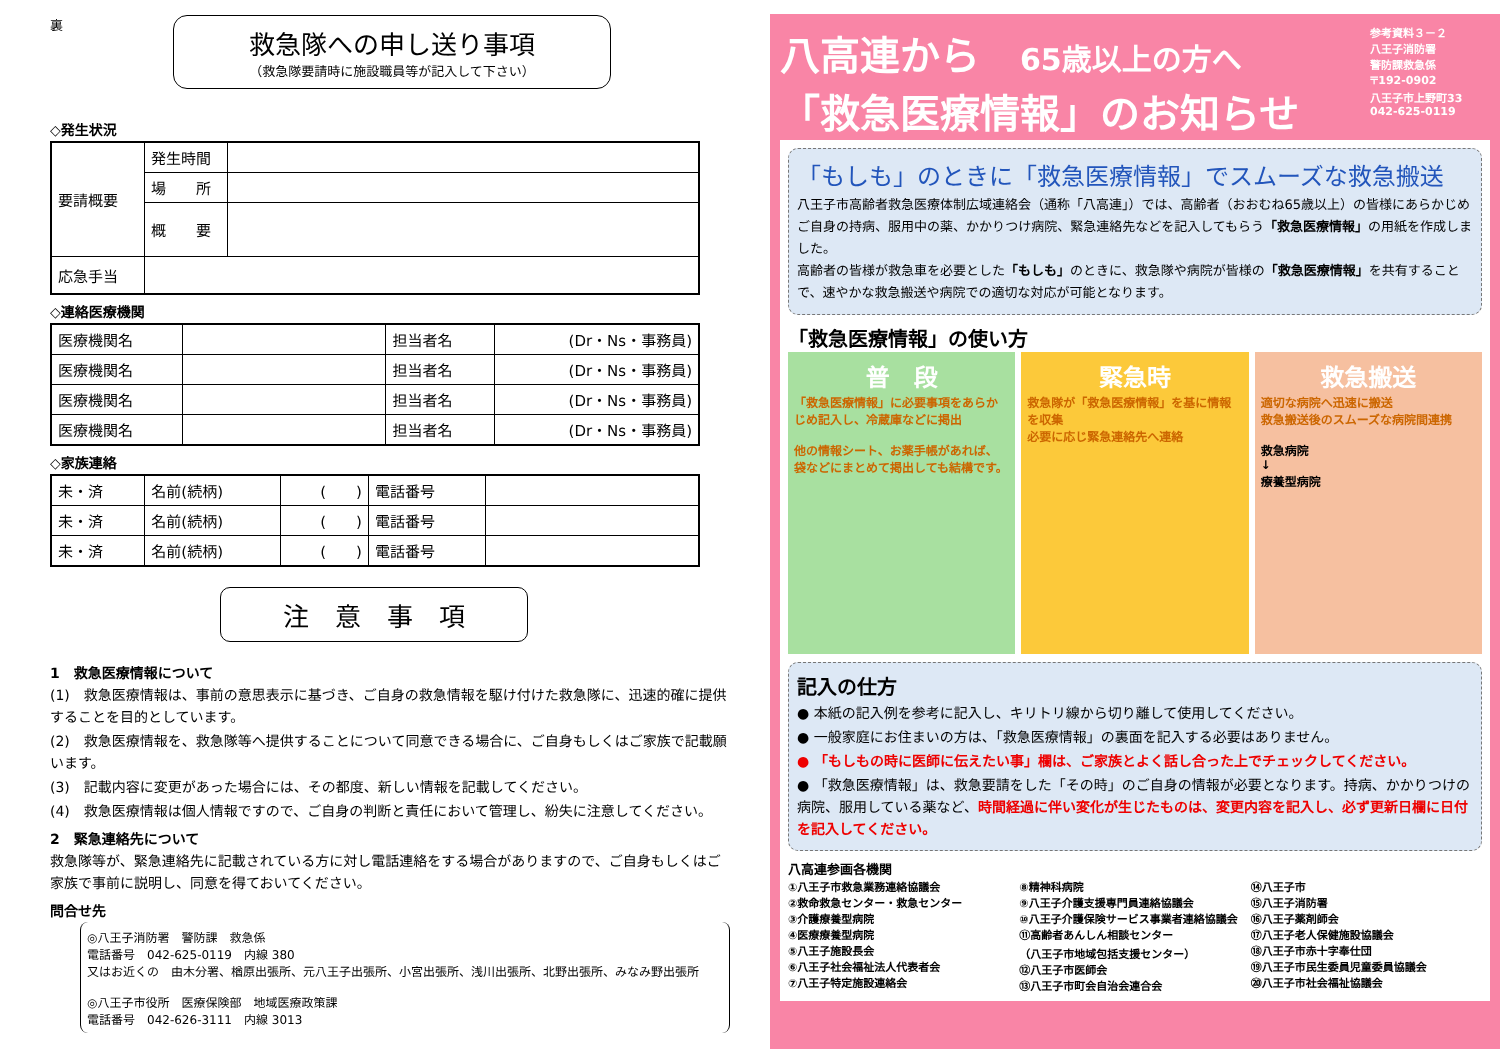裏
救急隊への申し送り事項
（救急隊要請時に施設職員等が記入して下さい）
◇発生状況
| 要請概要 | 発生時間 | |
| | 場 所 | |
| | 概 要 | |
| 応急手当 | | |
◇連絡医療機関
| 医療機関名 | | 担当者名 | (Dr・Ns・事務員) |
| 医療機関名 | | 担当者名 | (Dr・Ns・事務員) |
| 医療機関名 | | 担当者名 | (Dr・Ns・事務員) |
| 医療機関名 | | 担当者名 | (Dr・Ns・事務員) |
◇家族連絡
| 未・済 | 名前(続柄) | ( ) | 電話番号 | |
| 未・済 | 名前(続柄) | ( ) | 電話番号 | |
| 未・済 | 名前(続柄) | ( ) | 電話番号 | |
注　意　事　項
1　救急医療情報について
(1)　救急医療情報は、事前の意思表示に基づき、ご自身の救急情報を駆け付けた救急隊に、迅速的確に提供することを目的としています。
(2)　救急医療情報を、救急隊等へ提供することについて同意できる場合に、ご自身もしくはご家族で記載願います。
(3)　記載内容に変更があった場合には、その都度、新しい情報を記載してください。
(4)　救急医療情報は個人情報ですので、ご自身の判断と責任において管理し、紛失に注意してください。
2　緊急連絡先について
救急隊等が、緊急連絡先に記載されている方に対し電話連絡をする場合がありますので、ご自身もしくはご家族で事前に説明し、同意を得ておいてください。
問合せ先
◎八王子消防署　警防課　救急係
電話番号　042-625-0119　内線 380
又はお近くの　由木分署、楢原出張所、元八王子出張所、小宮出張所、浅川出張所、北野出張所、みなみ野出張所
◎八王子市役所　医療保険部　地域医療政策課
電話番号　042-626-3111　内線 3013
八高連から　65歳以上の方へ
「救急医療情報」のお知らせ
参考資料３－２
八王子消防署
警防課救急係
〒192-0902
八王子市上野町33
042-625-0119
「もしも」のときに「救急医療情報」でスムーズな救急搬送
八王子市高齢者救急医療体制広域連絡会（通称「八高連」）では、高齢者（おおむね65歳以上）の皆様にあらかじめご自身の持病、服用中の薬、かかりつけ病院、緊急連絡先などを記入してもらう「救急医療情報」の用紙を作成しました。
高齢者の皆様が救急車を必要とした「もしも」のときに、救急隊や病院が皆様の「救急医療情報」を共有することで、速やかな救急搬送や病院での適切な対応が可能となります。
「救急医療情報」の使い方
普　段
「救急医療情報」に必要事項をあらかじめ記入し、冷蔵庫などに掲出
他の情報シート、お薬手帳があれば、袋などにまとめて掲出しても結構です。
緊急時
救急隊が「救急医療情報」を基に情報を収集
必要に応じ緊急連絡先へ連絡
救急搬送
適切な病院へ迅速に搬送
救急搬送後のスムーズな病院間連携
救急病院
↓
療養型病院
記入の仕方
● 本紙の記入例を参考に記入し、キリトリ線から切り離して使用してください。
● 一般家庭にお住まいの方は、「救急医療情報」の裏面を記入する必要はありません。
● 「もしもの時に医師に伝えたい事」欄は、ご家族とよく話し合った上でチェックしてください。
● 「救急医療情報」は、救急要請をした「その時」のご自身の情報が必要となります。持病、かかりつけの病院、服用している薬など、時間経過に伴い変化が生じたものは、変更内容を記入し、必ず更新日欄に日付を記入してください。
八高連参画各機関
①八王子市救急業務連絡協議会
②救命救急センター・救急センター
③介護療養型病院
④医療療養型病院
⑤八王子施設長会
⑥八王子社会福祉法人代表者会
⑦八王子特定施設連絡会
⑧精神科病院
⑨八王子介護支援専門員連絡協議会
⑩八王子介護保険サービス事業者連絡協議会
⑪高齢者あんしん相談センター
（八王子市地域包括支援センター）
⑫八王子市医師会
⑬八王子市町会自治会連合会
⑭八王子市
⑮八王子消防署
⑯八王子薬剤師会
⑰八王子老人保健施設協議会
⑱八王子市赤十字奉仕団
⑲八王子市民生委員児童委員協議会
⑳八王子市社会福祉協議会